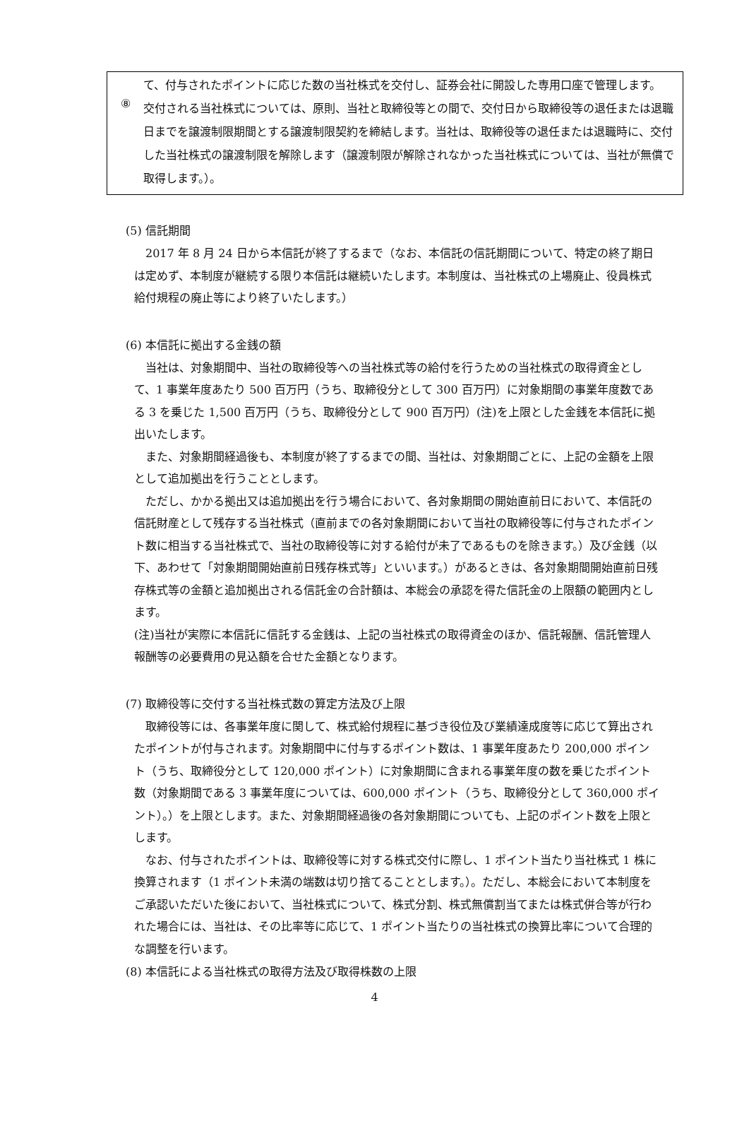て、付与されたポイントに応じた数の当社株式を交付し、証券会社に開設した専用口座で管理します。
⑧
交付される当社株式については、原則、当社と取締役等との間で、交付日から取締役等の退任または退職日までを譲渡制限期間とする譲渡制限契約を締結します。当社は、取締役等の退任または退職時に、交付した当社株式の譲渡制限を解除します（譲渡制限が解除されなかった当社株式については、当社が無償で取得します。）。
(5) 信託期間
　2017 年 8 月 24 日から本信託が終了するまで（なお、本信託の信託期間について、特定の終了期日は定めず、本制度が継続する限り本信託は継続いたします。本制度は、当社株式の上場廃止、役員株式給付規程の廃止等により終了いたします。）
(6) 本信託に拠出する金銭の額
　当社は、対象期間中、当社の取締役等への当社株式等の給付を行うための当社株式の取得資金として、1 事業年度あたり 500 百万円（うち、取締役分として 300 百万円）に対象期間の事業年度数である 3 を乗じた 1,500 百万円（うち、取締役分として 900 百万円）(注)を上限とした金銭を本信託に拠出いたします。
　また、対象期間経過後も、本制度が終了するまでの間、当社は、対象期間ごとに、上記の金額を上限として追加拠出を行うこととします。
　ただし、かかる拠出又は追加拠出を行う場合において、各対象期間の開始直前日において、本信託の信託財産として残存する当社株式（直前までの各対象期間において当社の取締役等に付与されたポイント数に相当する当社株式で、当社の取締役等に対する給付が未了であるものを除きます。）及び金銭（以下、あわせて「対象期間開始直前日残存株式等」といいます。）があるときは、各対象期間開始直前日残存株式等の金額と追加拠出される信託金の合計額は、本総会の承認を得た信託金の上限額の範囲内とします。
(注)当社が実際に本信託に信託する金銭は、上記の当社株式の取得資金のほか、信託報酬、信託管理人報酬等の必要費用の見込額を合せた金額となります。
(7) 取締役等に交付する当社株式数の算定方法及び上限
　取締役等には、各事業年度に関して、株式給付規程に基づき役位及び業績達成度等に応じて算出されたポイントが付与されます。対象期間中に付与するポイント数は、1 事業年度あたり 200,000 ポイント（うち、取締役分として 120,000 ポイント）に対象期間に含まれる事業年度の数を乗じたポイント数（対象期間である 3 事業年度については、600,000 ポイント（うち、取締役分として 360,000 ポイント）。）を上限とします。また、対象期間経過後の各対象期間についても、上記のポイント数を上限とします。
　なお、付与されたポイントは、取締役等に対する株式交付に際し、1 ポイント当たり当社株式 1 株に換算されます（1 ポイント未満の端数は切り捨てることとします。）。ただし、本総会において本制度をご承認いただいた後において、当社株式について、株式分割、株式無償割当てまたは株式併合等が行われた場合には、当社は、その比率等に応じて、1 ポイント当たりの当社株式の換算比率について合理的な調整を行います。
(8) 本信託による当社株式の取得方法及び取得株数の上限
4